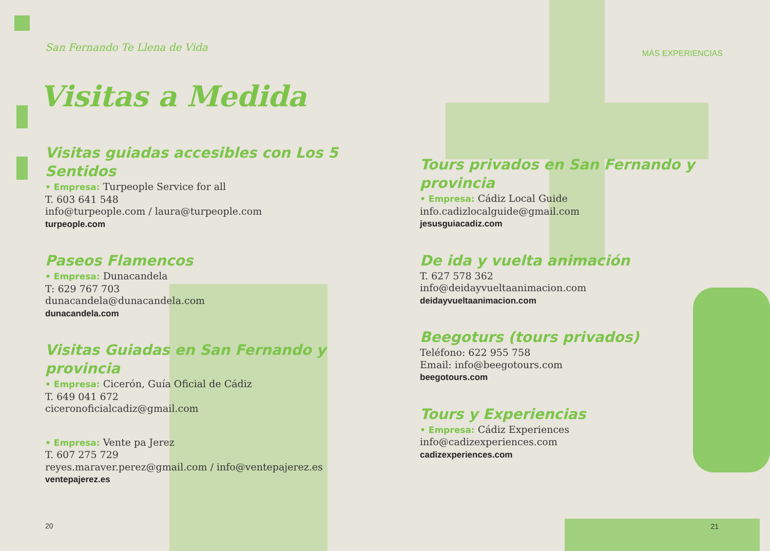San Fernando Te Llena de Vida
Visitas a Medida
Visitas guiadas accesibles con Los 5 Sentidos
• Empresa: Turpeople Service for all
T. 603 641 548
info@turpeople.com / laura@turpeople.com
turpeople.com
Paseos Flamencos
• Empresa: Dunacandela
T: 629 767 703
dunacandela@dunacandela.com
dunacandela.com
Visitas Guiadas en San Fernando y provincia
• Empresa: Cicerón, Guía Oficial de Cádiz
T. 649 041 672
ciceronoficialcadiz@gmail.com
• Empresa: Vente pa Jerez
T. 607 275 729
reyes.maraver.perez@gmail.com / info@ventepajerez.es
ventepajerez.es
20
MÁS EXPERIENCIAS
Tours privados en San Fernando y provincia
• Empresa: Cádiz Local Guide
info.cadizlocalguide@gmail.com
jesusguiacadiz.com
De ida y vuelta animación
T. 627 578 362
info@deidayvueltaanimacion.com
deidayvueltaanimacion.com
Beegoturs (tours privados)
Teléfono: 622 955 758
Email: info@beegotours.com
beegotours.com
Tours y Experiencias
• Empresa: Cádiz Experiences
info@cadizexperiences.com
cadizexperiences.com
21